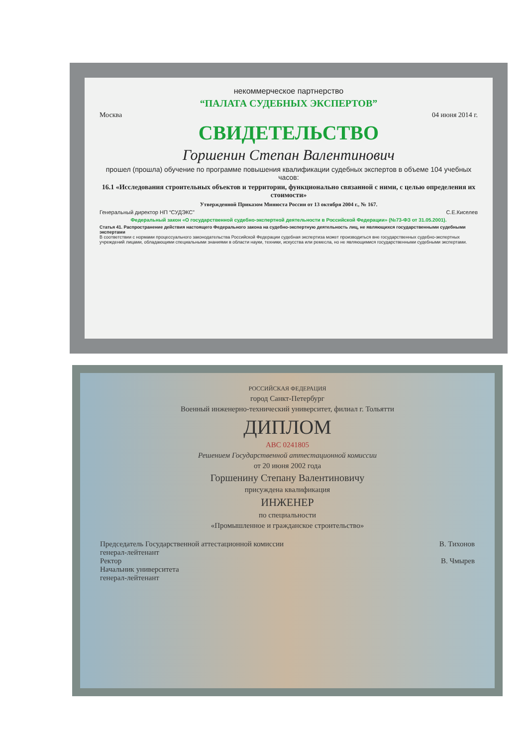некоммерческое партнерство
“ПАЛАТА СУДЕБНЫХ ЭКСПЕРТОВ”
Москва 04 июня 2014 г.
СВИДЕТЕЛЬСТВО
Горшенин Степан Валентинович
прошел (прошла) обучение по программе повышения квалификации судебных экспертов в объеме 104 учебных часов:
16.1 «Исследования строительных объектов и территории, функционально связанной с ними, с целью определения их стоимости»
Утвержденной Приказом Минюста России от 13 октября 2004 г., № 167.
Генеральный директор НП “СУДЭКС” С.Е.Киселев
Федеральный закон «О государственной судебно-экспертной деятельности в Российской Федерации» (№73-ФЗ от 31.05.2001).
Статья 41. Распространение действия настоящего Федерального закона на судебно-экспертную деятельность лиц, не являющихся государственными судебными экспертами
В соответствии с нормами процессуального законодательства Российской Федерации судебная экспертиза может производиться вне государственных судебно-экспертных учреждений лицами, обладающими специальными знаниями в области науки, техники, искусства или ремесла, но не являющимися государственными судебными экспертами.
РОССИЙСКАЯ ФЕДЕРАЦИЯ
город Санкт-Петербург
Военный инженерно-технический университет, филиал г. Тольятти
ДИПЛОМ
АВС 0241805
Решением Государственной аттестационной комиссии
от 20 июня 2002 года
Горшенину Степану Валентиновичу
присуждена квалификация
ИНЖЕНЕР
по специальности
«Промышленное и гражданское строительство»
Председатель Государственной аттестационной комиссии
генерал-лейтенант В. Тихонов
Ректор
Начальник университета
генерал-лейтенант В. Чмырев